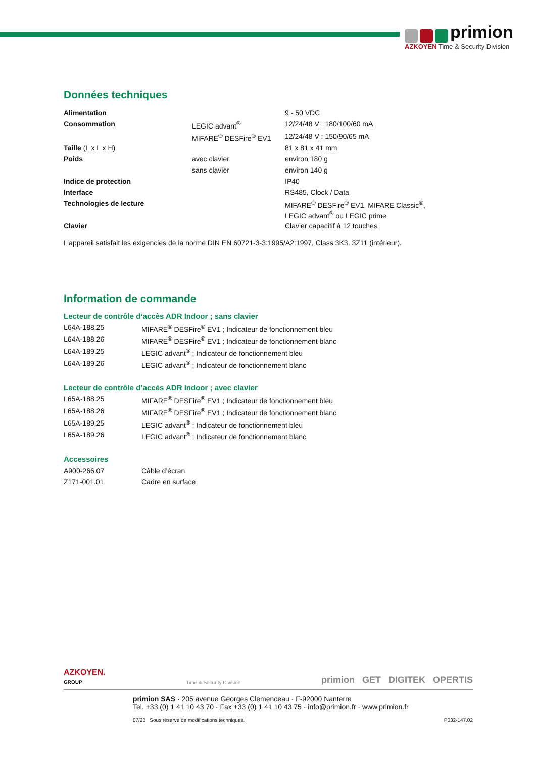primion
AZKOYEN Time & Security Division
Données techniques
| Alimentation | | 9 - 50 VDC |
| Consommation | LEGIC advant<sup>®</sup> | 12/24/48 V : 180/100/60 mA |
| | MIFARE<sup>®</sup> DESFire<sup>®</sup> EV1 | 12/24/48 V : 150/90/65 mA |
| Taille (L x L x H) | | 81 x 81 x 41 mm |
| Poids | avec clavier | environ 180 g |
| | sans clavier | environ 140 g |
| Indice de protection | | IP40 |
| Interface | | RS485, Clock / Data |
| Technologies de lecture | | MIFARE<sup>®</sup> DESFire<sup>®</sup> EV1, MIFARE Classic<sup>®</sup>, LEGIC advant<sup>®</sup> ou LEGIC prime |
| Clavier | | Clavier capacitif à 12 touches |
L’appareil satisfait les exigencies de la norme DIN EN 60721-3-3:1995/A2:1997, Class 3K3, 3Z11 (intérieur).
Information de commande
Lecteur de contrôle d’accès ADR Indoor ; sans clavier
| L64A-188.25 | MIFARE<sup>®</sup> DESFire<sup>®</sup> EV1 ; Indicateur de fonctionnement bleu |
| L64A-188.26 | MIFARE<sup>®</sup> DESFire<sup>®</sup> EV1 ; Indicateur de fonctionnement blanc |
| L64A-189.25 | LEGIC advant<sup>®</sup> ; Indicateur de fonctionnement bleu |
| L64A-189.26 | LEGIC advant<sup>®</sup> ; Indicateur de fonctionnement blanc |
Lecteur de contrôle d’accès ADR Indoor ; avec clavier
| L65A-188.25 | MIFARE<sup>®</sup> DESFire<sup>®</sup> EV1 ; Indicateur de fonctionnement bleu |
| L65A-188.26 | MIFARE<sup>®</sup> DESFire<sup>®</sup> EV1 ; Indicateur de fonctionnement blanc |
| L65A-189.25 | LEGIC advant<sup>®</sup> ; Indicateur de fonctionnement bleu |
| L65A-189.26 | LEGIC advant<sup>®</sup> ; Indicateur de fonctionnement blanc |
Accessoires
| A900-266.07 | Câble d’écran |
| Z171-001.01 | Cadre en surface |
AZKOYEN.
GROUP
Time & Security Division
primion GET DIGITEK OPERTIS
primion SAS · 205 avenue Georges Clemenceau · F-92000 Nanterre
Tel. +33 (0) 1 41 10 43 70 · Fax +33 (0) 1 41 10 43 75 · info@primion.fr · www.primion.fr
07/20 Sous réserve de modifications techniques. P032-147.02